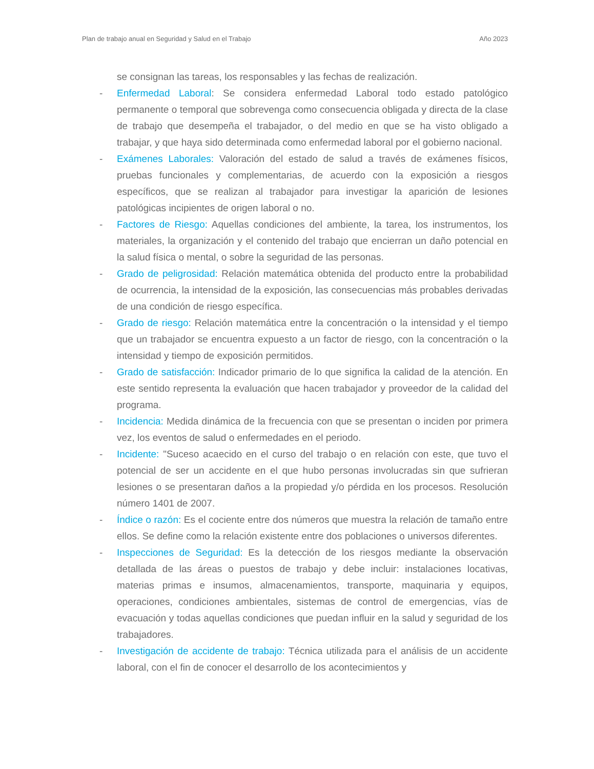Plan de trabajo anual en Seguridad y Salud en el Trabajo Año 2023
se consignan las tareas, los responsables y las fechas de realización.
- Enfermedad Laboral: Se considera enfermedad Laboral todo estado patológico permanente o temporal que sobrevenga como consecuencia obligada y directa de la clase de trabajo que desempeña el trabajador, o del medio en que se ha visto obligado a trabajar, y que haya sido determinada como enfermedad laboral por el gobierno nacional.
- Exámenes Laborales: Valoración del estado de salud a través de exámenes físicos, pruebas funcionales y complementarias, de acuerdo con la exposición a riesgos específicos, que se realizan al trabajador para investigar la aparición de lesiones patológicas incipientes de origen laboral o no.
- Factores de Riesgo: Aquellas condiciones del ambiente, la tarea, los instrumentos, los materiales, la organización y el contenido del trabajo que encierran un daño potencial en la salud física o mental, o sobre la seguridad de las personas.
- Grado de peligrosidad: Relación matemática obtenida del producto entre la probabilidad de ocurrencia, la intensidad de la exposición, las consecuencias más probables derivadas de una condición de riesgo específica.
- Grado de riesgo: Relación matemática entre la concentración o la intensidad y el tiempo que un trabajador se encuentra expuesto a un factor de riesgo, con la concentración o la intensidad y tiempo de exposición permitidos.
- Grado de satisfacción: Indicador primario de lo que significa la calidad de la atención. En este sentido representa la evaluación que hacen trabajador y proveedor de la calidad del programa.
- Incidencia: Medida dinámica de la frecuencia con que se presentan o inciden por primera vez, los eventos de salud o enfermedades en el periodo.
- Incidente: "Suceso acaecido en el curso del trabajo o en relación con este, que tuvo el potencial de ser un accidente en el que hubo personas involucradas sin que sufrieran lesiones o se presentaran daños a la propiedad y/o pérdida en los procesos. Resolución número 1401 de 2007.
- Índice o razón: Es el cociente entre dos números que muestra la relación de tamaño entre ellos. Se define como la relación existente entre dos poblaciones o universos diferentes.
- Inspecciones de Seguridad: Es la detección de los riesgos mediante la observación detallada de las áreas o puestos de trabajo y debe incluir: instalaciones locativas, materias primas e insumos, almacenamientos, transporte, maquinaria y equipos, operaciones, condiciones ambientales, sistemas de control de emergencias, vías de evacuación y todas aquellas condiciones que puedan influir en la salud y seguridad de los trabajadores.
- Investigación de accidente de trabajo: Técnica utilizada para el análisis de un accidente laboral, con el fin de conocer el desarrollo de los acontecimientos y